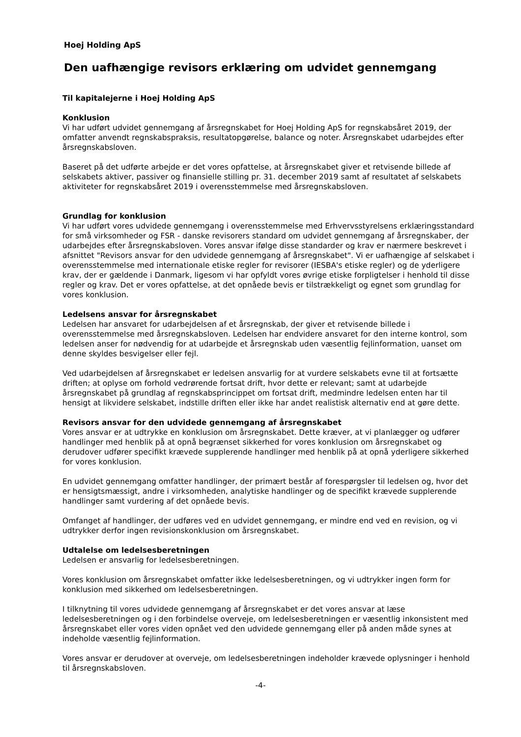Hoej Holding ApS
Den uafhængige revisors erklæring om udvidet gennemgang
Til kapitalejerne i Hoej Holding ApS
Konklusion
Vi har udført udvidet gennemgang af årsregnskabet for Hoej Holding ApS for regnskabsåret 2019, der omfatter anvendt regnskabspraksis, resultatopgørelse, balance og noter. Årsregnskabet udarbejdes efter årsregnskabsloven.
Baseret på det udførte arbejde er det vores opfattelse, at årsregnskabet giver et retvisende billede af selskabets aktiver, passiver og finansielle stilling pr. 31. december 2019 samt af resultatet af selskabets aktiviteter for regnskabsåret 2019 i overensstemmelse med årsregnskabsloven.
Grundlag for konklusion
Vi har udført vores udvidede gennemgang i overensstemmelse med Erhvervsstyrelsens erklæringsstandard for små virksomheder og FSR - danske revisorers standard om udvidet gennemgang af årsregnskaber, der udarbejdes efter årsregnskabsloven. Vores ansvar ifølge disse standarder og krav er nærmere beskrevet i afsnittet "Revisors ansvar for den udvidede gennemgang af årsregnskabet". Vi er uafhængige af selskabet i overensstemmelse med internationale etiske regler for revisorer (IESBA's etiske regler) og de yderligere krav, der er gældende i Danmark, ligesom vi har opfyldt vores øvrige etiske forpligtelser i henhold til disse regler og krav. Det er vores opfattelse, at det opnåede bevis er tilstrækkeligt og egnet som grundlag for vores konklusion.
Ledelsens ansvar for årsregnskabet
Ledelsen har ansvaret for udarbejdelsen af et årsregnskab, der giver et retvisende billede i overensstemmelse med årsregnskabsloven. Ledelsen har endvidere ansvaret for den interne kontrol, som ledelsen anser for nødvendig for at udarbejde et årsregnskab uden væsentlig fejlinformation, uanset om denne skyldes besvigelser eller fejl.
Ved udarbejdelsen af årsregnskabet er ledelsen ansvarlig for at vurdere selskabets evne til at fortsætte driften; at oplyse om forhold vedrørende fortsat drift, hvor dette er relevant; samt at udarbejde årsregnskabet på grundlag af regnskabsprincippet om fortsat drift, medmindre ledelsen enten har til hensigt at likvidere selskabet, indstille driften eller ikke har andet realistisk alternativ end at gøre dette.
Revisors ansvar for den udvidede gennemgang af årsregnskabet
Vores ansvar er at udtrykke en konklusion om årsregnskabet. Dette kræver, at vi planlægger og udfører handlinger med henblik på at opnå begrænset sikkerhed for vores konklusion om årsregnskabet og derudover udfører specifikt krævede supplerende handlinger med henblik på at opnå yderligere sikkerhed for vores konklusion.
En udvidet gennemgang omfatter handlinger, der primært består af forespørgsler til ledelsen og, hvor det er hensigtsmæssigt, andre i virksomheden, analytiske handlinger og de specifikt krævede supplerende handlinger samt vurdering af det opnåede bevis.
Omfanget af handlinger, der udføres ved en udvidet gennemgang, er mindre end ved en revision, og vi udtrykker derfor ingen revisionskonklusion om årsregnskabet.
Udtalelse om ledelsesberetningen
Ledelsen er ansvarlig for ledelsesberetningen.
Vores konklusion om årsregnskabet omfatter ikke ledelsesberetningen, og vi udtrykker ingen form for konklusion med sikkerhed om ledelsesberetningen.
I tilknytning til vores udvidede gennemgang af årsregnskabet er det vores ansvar at læse ledelsesberetningen og i den forbindelse overveje, om ledelsesberetningen er væsentlig inkonsistent med årsregnskabet eller vores viden opnået ved den udvidede gennemgang eller på anden måde synes at indeholde væsentlig fejlinformation.
Vores ansvar er derudover at overveje, om ledelsesberetningen indeholder krævede oplysninger i henhold til årsregnskabsloven.
-4-